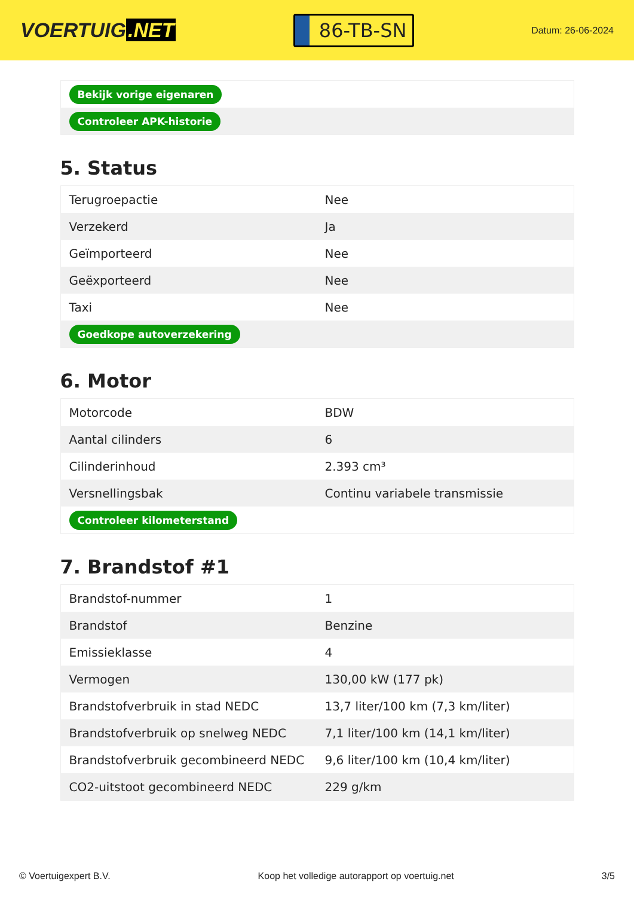VOERTUIG.NET
86-TB-SN
Datum: 26-06-2024
| Bekijk vorige eigenaren |
| Controleer APK-historie |
5. Status
| Terugroepactie | Nee |
| Verzekerd | Ja |
| Geïmporteerd | Nee |
| Geëxporteerd | Nee |
| Taxi | Nee |
| Goedkope autoverzekering | |
6. Motor
| Motorcode | BDW |
| Aantal cilinders | 6 |
| Cilinderinhoud | 2.393 cm³ |
| Versnellingsbak | Continu variabele transmissie |
| Controleer kilometerstand | |
7. Brandstof #1
| Brandstof-nummer | 1 |
| Brandstof | Benzine |
| Emissieklasse | 4 |
| Vermogen | 130,00 kW (177 pk) |
| Brandstofverbruik in stad NEDC | 13,7 liter/100 km (7,3 km/liter) |
| Brandstofverbruik op snelweg NEDC | 7,1 liter/100 km (14,1 km/liter) |
| Brandstofverbruik gecombineerd NEDC | 9,6 liter/100 km (10,4 km/liter) |
| CO2-uitstoot gecombineerd NEDC | 229 g/km |
© Voertuigexpert B.V. Koop het volledige autorapport op voertuig.net 3/5